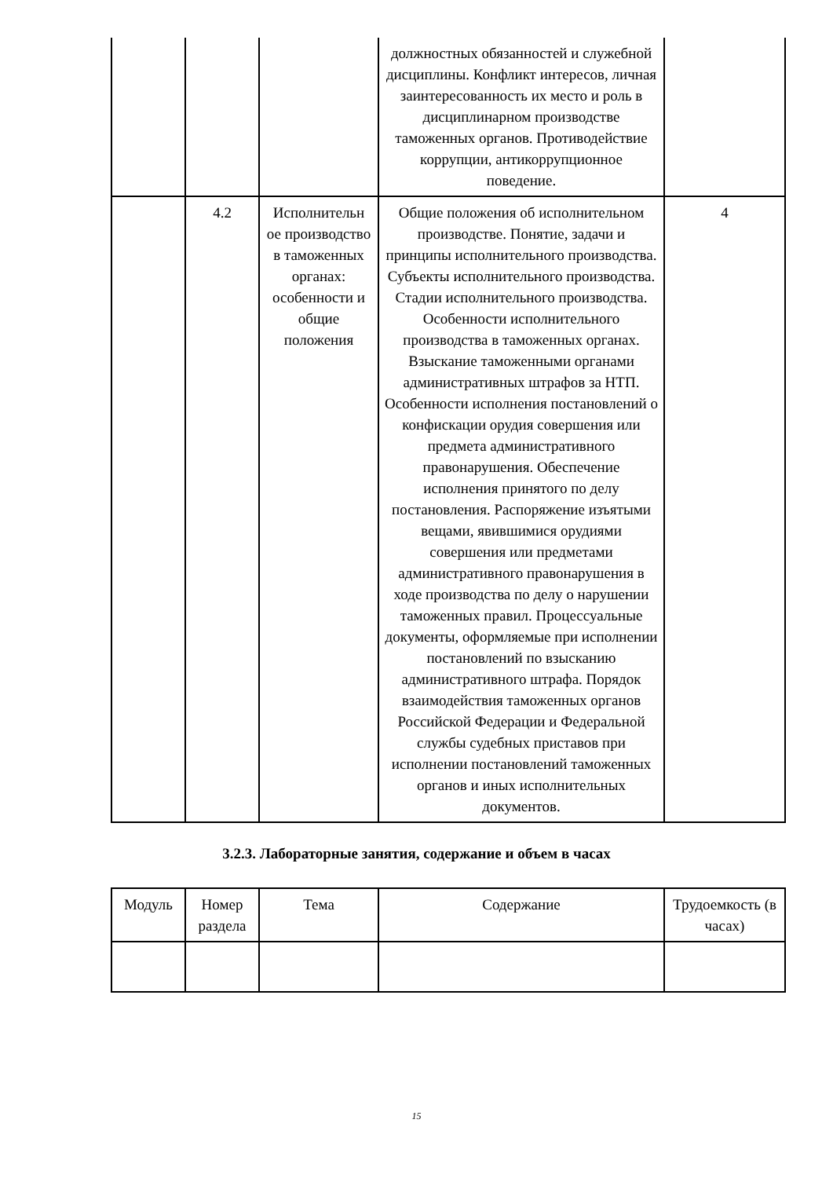| | | | должностных обязанностей и служебной дисциплины. Конфликт интересов, личная заинтересованность их место и роль в дисциплинарном производстве таможенных органов. Противодействие коррупции, антикоррупционное поведение. | |
| | 4.2 | Исполнительн ое производство в таможенных органах: особенности и общие положения | Общие положения об исполнительном производстве. Понятие, задачи и принципы исполнительного производства. Субъекты исполнительного производства. Стадии исполнительного производства. Особенности исполнительного производства в таможенных органах. Взыскание таможенными органами административных штрафов за НТП. Особенности исполнения постановлений о конфискации орудия совершения или предмета административного правонарушения. Обеспечение исполнения принятого по делу постановления. Распоряжение изъятыми вещами, явившимися орудиями совершения или предметами административного правонарушения в ходе производства по делу о нарушении таможенных правил. Процессуальные документы, оформляемые при исполнении постановлений по взысканию административного штрафа. Порядок взаимодействия таможенных органов Российской Федерации и Федеральной службы судебных приставов при исполнении постановлений таможенных органов и иных исполнительных документов. | 4 |
3.2.3. Лабораторные занятия, содержание и объем в часах
| Модуль | Номер раздела | Тема | Содержание | Трудоемкость (в часах) |
| --- | --- | --- | --- | --- |
15